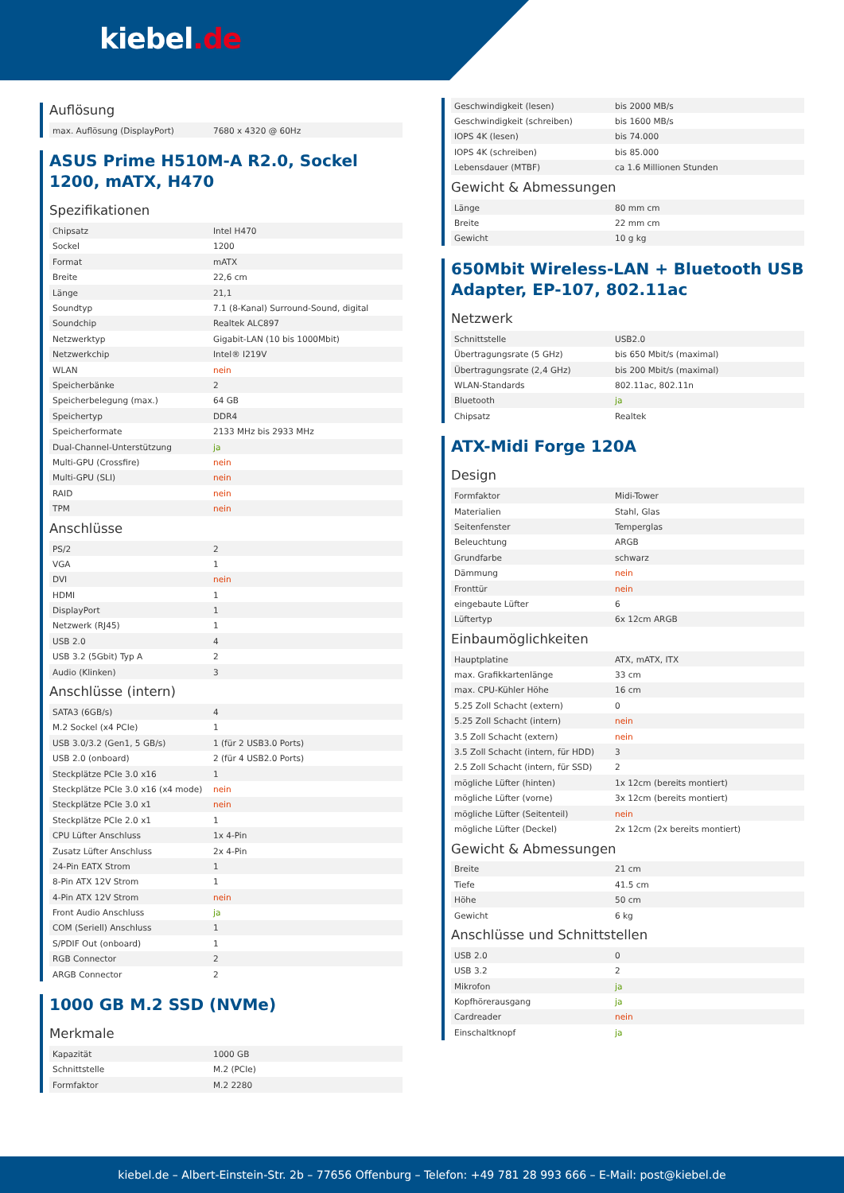kiebel.de
Auflösung
| max. Auflösung (DisplayPort) | 7680 x 4320 @ 60Hz |
ASUS Prime H510M-A R2.0, Sockel 1200, mATX, H470
Spezifikationen
| Chipsatz | Intel H470 |
| Sockel | 1200 |
| Format | mATX |
| Breite | 22,6 cm |
| Länge | 21,1 |
| Soundtyp | 7.1 (8-Kanal) Surround-Sound, digital |
| Soundchip | Realtek ALC897 |
| Netzwerktyp | Gigabit-LAN (10 bis 1000Mbit) |
| Netzwerkchip | Intel® I219V |
| WLAN | nein |
| Speicherbänke | 2 |
| Speicherbelegung (max.) | 64 GB |
| Speichertyp | DDR4 |
| Speicherformate | 2133 MHz bis 2933 MHz |
| Dual-Channel-Unterstützung | ja |
| Multi-GPU (Crossfire) | nein |
| Multi-GPU (SLI) | nein |
| RAID | nein |
| TPM | nein |
Anschlüsse
| PS/2 | 2 |
| VGA | 1 |
| DVI | nein |
| HDMI | 1 |
| DisplayPort | 1 |
| Netzwerk (RJ45) | 1 |
| USB 2.0 | 4 |
| USB 3.2 (5Gbit) Typ A | 2 |
| Audio (Klinken) | 3 |
Anschlüsse (intern)
| SATA3 (6GB/s) | 4 |
| M.2 Sockel (x4 PCIe) | 1 |
| USB 3.0/3.2 (Gen1, 5 GB/s) | 1 (für 2 USB3.0 Ports) |
| USB 2.0 (onboard) | 2 (für 4 USB2.0 Ports) |
| Steckplätze PCIe 3.0 x16 | 1 |
| Steckplätze PCIe 3.0 x16 (x4 mode) | nein |
| Steckplätze PCIe 3.0 x1 | nein |
| Steckplätze PCIe 2.0 x1 | 1 |
| CPU Lüfter Anschluss | 1x 4-Pin |
| Zusatz Lüfter Anschluss | 2x 4-Pin |
| 24-Pin EATX Strom | 1 |
| 8-Pin ATX 12V Strom | 1 |
| 4-Pin ATX 12V Strom | nein |
| Front Audio Anschluss | ja |
| COM (Seriell) Anschluss | 1 |
| S/PDIF Out (onboard) | 1 |
| RGB Connector | 2 |
| ARGB Connector | 2 |
1000 GB M.2 SSD (NVMe)
Merkmale
| Kapazität | 1000 GB |
| Schnittstelle | M.2 (PCIe) |
| Formfaktor | M.2 2280 |
| Geschwindigkeit (lesen) | bis 2000 MB/s |
| Geschwindigkeit (schreiben) | bis 1600 MB/s |
| IOPS 4K (lesen) | bis 74.000 |
| IOPS 4K (schreiben) | bis 85.000 |
| Lebensdauer (MTBF) | ca 1.6 Millionen Stunden |
Gewicht & Abmessungen
| Länge | 80 mm cm |
| Breite | 22 mm cm |
| Gewicht | 10 g kg |
650Mbit Wireless-LAN + Bluetooth USB Adapter, EP-107, 802.11ac
Netzwerk
| Schnittstelle | USB2.0 |
| Übertragungsrate (5 GHz) | bis 650 Mbit/s (maximal) |
| Übertragungsrate (2,4 GHz) | bis 200 Mbit/s (maximal) |
| WLAN-Standards | 802.11ac, 802.11n |
| Bluetooth | ja |
| Chipsatz | Realtek |
ATX-Midi Forge 120A
Design
| Formfaktor | Midi-Tower |
| Materialien | Stahl, Glas |
| Seitenfenster | Temperglas |
| Beleuchtung | ARGB |
| Grundfarbe | schwarz |
| Dämmung | nein |
| Fronttür | nein |
| eingebaute Lüfter | 6 |
| Lüftertyp | 6x 12cm ARGB |
Einbaumöglichkeiten
| Hauptplatine | ATX, mATX, ITX |
| max. Grafikkartenlänge | 33 cm |
| max. CPU-Kühler Höhe | 16 cm |
| 5.25 Zoll Schacht (extern) | 0 |
| 5.25 Zoll Schacht (intern) | nein |
| 3.5 Zoll Schacht (extern) | nein |
| 3.5 Zoll Schacht (intern, für HDD) | 3 |
| 2.5 Zoll Schacht (intern, für SSD) | 2 |
| mögliche Lüfter (hinten) | 1x 12cm (bereits montiert) |
| mögliche Lüfter (vorne) | 3x 12cm (bereits montiert) |
| mögliche Lüfter (Seitenteil) | nein |
| mögliche Lüfter (Deckel) | 2x 12cm (2x bereits montiert) |
Gewicht & Abmessungen
| Breite | 21 cm |
| Tiefe | 41.5 cm |
| Höhe | 50 cm |
| Gewicht | 6 kg |
Anschlüsse und Schnittstellen
| USB 2.0 | 0 |
| USB 3.2 | 2 |
| Mikrofon | ja |
| Kopfhörerausgang | ja |
| Cardreader | nein |
| Einschaltknopf | ja |
kiebel.de – Albert-Einstein-Str. 2b – 77656 Offenburg – Telefon: +49 781 28 993 666 – E-Mail: post@kiebel.de